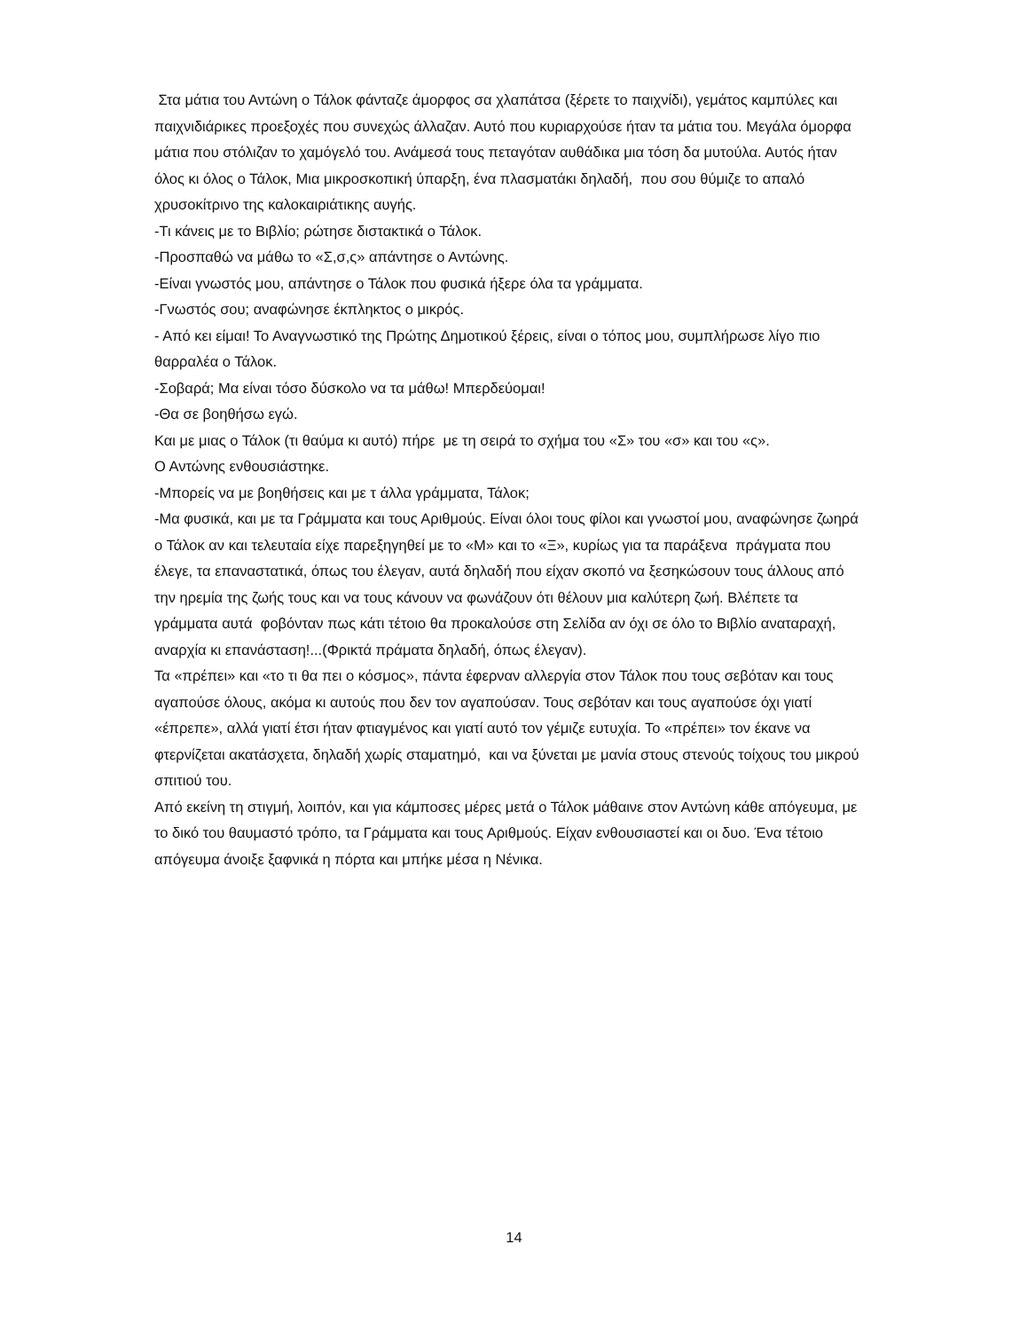Στα μάτια του Αντώνη ο Τάλοκ φάνταζε άμορφος σα χλαπάτσα (ξέρετε το παιχνίδι), γεμάτος καμπύλες και παιχνιδιάρικες προεξοχές που συνεχώς άλλαζαν. Αυτό που κυριαρχούσε ήταν τα μάτια του. Μεγάλα όμορφα μάτια που στόλιζαν το χαμόγελό του. Ανάμεσά τους πεταγόταν αυθάδικα μια τόση δα μυτούλα. Αυτός ήταν όλος κι όλος ο Τάλοκ, Μια μικροσκοπική ύπαρξη, ένα πλασματάκι δηλαδή, που σου θύμιζε το απαλό χρυσοκίτρινο της καλοκαιριάτικης αυγής.
-Τι κάνεις με το Βιβλίο; ρώτησε διστακτικά ο Τάλοκ.
-Προσπαθώ να μάθω το «Σ,σ,ς» απάντησε ο Αντώνης.
-Είναι γνωστός μου, απάντησε ο Τάλοκ που φυσικά ήξερε όλα τα γράμματα.
-Γνωστός σου; αναφώνησε έκπληκτος ο μικρός.
- Από κει είμαι! Το Αναγνωστικό της Πρώτης Δημοτικού ξέρεις, είναι ο τόπος μου, συμπλήρωσε λίγο πιο θαρραλέα ο Τάλοκ.
-Σοβαρά; Μα είναι τόσο δύσκολο να τα μάθω! Μπερδεύομαι!
-Θα σε βοηθήσω εγώ.
Και με μιας ο Τάλοκ (τι θαύμα κι αυτό) πήρε με τη σειρά το σχήμα του «Σ» του «σ» και του «ς».
Ο Αντώνης ενθουσιάστηκε.
-Μπορείς να με βοηθήσεις και με τ άλλα γράμματα, Τάλοκ;
-Μα φυσικά, και με τα Γράμματα και τους Αριθμούς. Είναι όλοι τους φίλοι και γνωστοί μου, αναφώνησε ζωηρά ο Τάλοκ αν και τελευταία είχε παρεξηγηθεί με το «Μ» και το «Ξ», κυρίως για τα παράξενα πράγματα που έλεγε, τα επαναστατικά, όπως του έλεγαν, αυτά δηλαδή που είχαν σκοπό να ξεσηκώσουν τους άλλους από την ηρεμία της ζωής τους και να τους κάνουν να φωνάζουν ότι θέλουν μια καλύτερη ζωή. Βλέπετε τα γράμματα αυτά φοβόνταν πως κάτι τέτοιο θα προκαλούσε στη Σελίδα αν όχι σε όλο το Βιβλίο αναταραχή, αναρχία κι επανάσταση!...(Φρικτά πράματα δηλαδή, όπως έλεγαν).
Τα «πρέπει» και «το τι θα πει ο κόσμος», πάντα έφερναν αλλεργία στον Τάλοκ που τους σεβόταν και τους αγαπούσε όλους, ακόμα κι αυτούς που δεν τον αγαπούσαν. Τους σεβόταν και τους αγαπούσε όχι γιατί «έπρεπε», αλλά γιατί έτσι ήταν φτιαγμένος και γιατί αυτό τον γέμιζε ευτυχία. Το «πρέπει» τον έκανε να φτερνίζεται ακατάσχετα, δηλαδή χωρίς σταματημό, και να ξύνεται με μανία στους στενούς τοίχους του μικρού σπιτιού του.
Από εκείνη τη στιγμή, λοιπόν, και για κάμποσες μέρες μετά ο Τάλοκ μάθαινε στον Αντώνη κάθε απόγευμα, με το δικό του θαυμαστό τρόπο, τα Γράμματα και τους Αριθμούς. Είχαν ενθουσιαστεί και οι δυο. Ένα τέτοιο απόγευμα άνοιξε ξαφνικά η πόρτα και μπήκε μέσα η Νένικα.
14